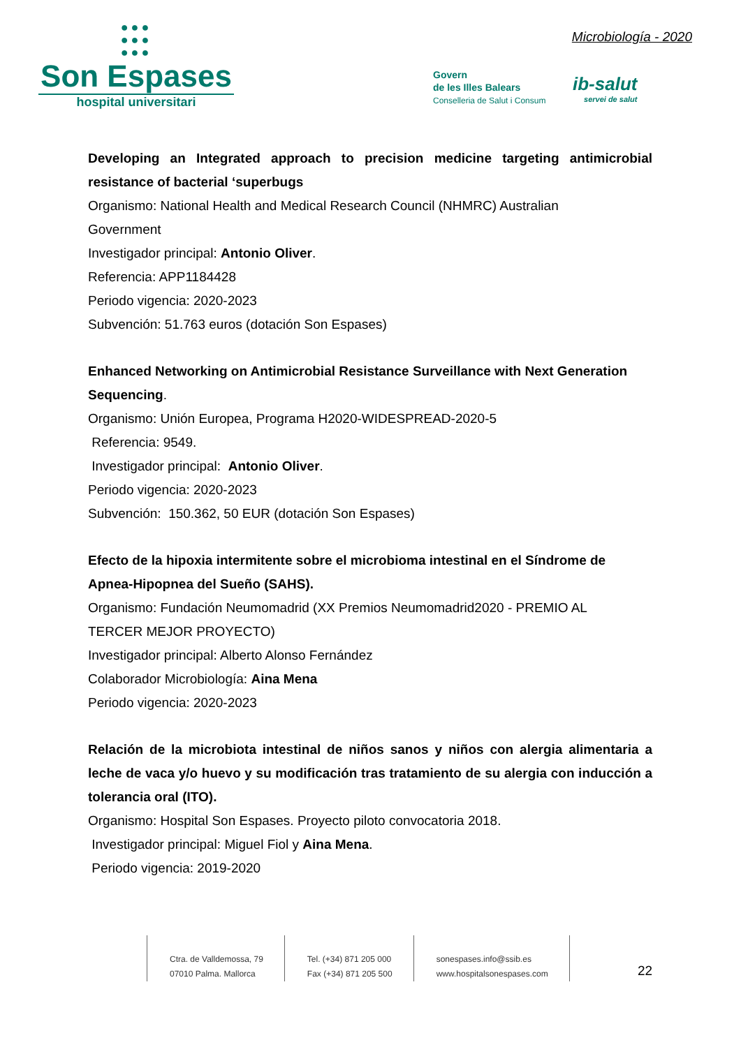●●●
●●●
●●●
Son Espases
hospital universitari
Microbiología - 2020
Govern
de les Illes Balears
Conselleria de Salut i Consum
ib-salut
servei de salut
Developing an Integrated approach to precision medicine targeting antimicrobial resistance of bacterial ‘superbugs
Organismo: National Health and Medical Research Council (NHMRC) Australian
Government
Investigador principal: Antonio Oliver.
Referencia: APP1184428
Periodo vigencia: 2020-2023
Subvención: 51.763 euros (dotación Son Espases)
Enhanced Networking on Antimicrobial Resistance Surveillance with Next Generation Sequencing.
Organismo: Unión Europea, Programa H2020-WIDESPREAD-2020-5
Referencia: 9549.
Investigador principal: Antonio Oliver.
Periodo vigencia: 2020-2023
Subvención: 150.362, 50 EUR (dotación Son Espases)
Efecto de la hipoxia intermitente sobre el microbioma intestinal en el Síndrome de Apnea-Hipopnea del Sueño (SAHS).
Organismo: Fundación Neumomadrid (XX Premios Neumomadrid2020 - PREMIO AL
TERCER MEJOR PROYECTO)
Investigador principal: Alberto Alonso Fernández
Colaborador Microbiología: Aina Mena
Periodo vigencia: 2020-2023
Relación de la microbiota intestinal de niños sanos y niños con alergia alimentaria a leche de vaca y/o huevo y su modificación tras tratamiento de su alergia con inducción a tolerancia oral (ITO).
Organismo: Hospital Son Espases. Proyecto piloto convocatoria 2018.
Investigador principal: Miguel Fiol y Aina Mena.
Periodo vigencia: 2019-2020
Ctra. de Valldemossa, 79
07010 Palma. Mallorca
Tel. (+34) 871 205 000
Fax (+34) 871 205 500
sonespases.info@ssib.es
www.hospitalsonespases.com
22